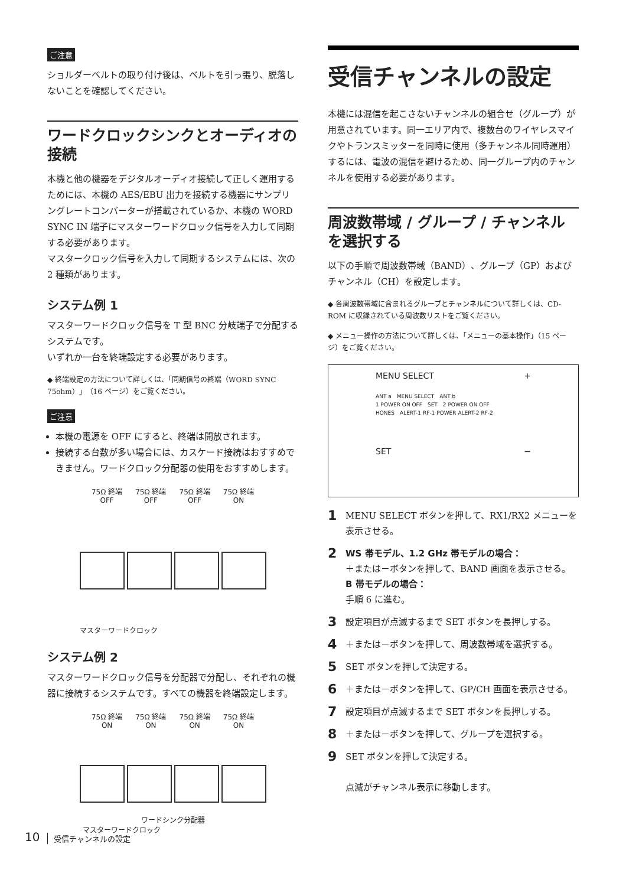ご注意
ショルダーベルトの取り付け後は、ベルトを引っ張り、脱落しないことを確認してください。
ワードクロックシンクとオーディオの接続
本機と他の機器をデジタルオーディオ接続して正しく運用するためには、本機の AES/EBU 出力を接続する機器にサンプリングレートコンバーターが搭載されているか、本機の WORD SYNC IN 端子にマスターワードクロック信号を入力して同期する必要があります。
マスタークロック信号を入力して同期するシステムには、次の 2 種類があります。
システム例 1
マスターワードクロック信号を T 型 BNC 分岐端子で分配するシステムです。
いずれか一台を終端設定する必要があります。
◆ 終端設定の方法について詳しくは、「同期信号の終端（WORD SYNC 75ohm）」（16 ページ）をご覧ください。
ご注意
本機の電源を OFF にすると、終端は開放されます。
接続する台数が多い場合には、カスケード接続はおすすめできません。ワードクロック分配器の使用をおすすめします。
75Ω 終端
OFF 75Ω 終端
OFF 75Ω 終端
OFF 75Ω 終端
ON
マスターワードクロック
システム例 2
マスターワードクロック信号を分配器で分配し、それぞれの機器に接続するシステムです。すべての機器を終端設定します。
75Ω 終端
ON 75Ω 終端
ON 75Ω 終端
ON 75Ω 終端
ON
ワードシンク分配器
マスターワードクロック
受信チャンネルの設定
本機には混信を起こさないチャンネルの組合せ（グループ）が用意されています。同一エリア内で、複数台のワイヤレスマイクやトランスミッターを同時に使用（多チャンネル同時運用）するには、電波の混信を避けるため、同一グループ内のチャンネルを使用する必要があります。
周波数帯域 / グループ / チャンネルを選択する
以下の手順で周波数帯域（BAND）、グループ（GP）およびチャンネル（CH）を設定します。
◆ 各周波数帯域に含まれるグループとチャンネルについて詳しくは、CD-ROM に収録されている周波数リストをご覧ください。
◆ メニュー操作の方法について詳しくは、「メニューの基本操作」（15 ページ）をご覧ください。
MENU SELECT +
ANT a　MENU SELECT　ANT b
1 POWER ON OFF　SET　2 POWER ON OFF
HONES　ALERT-1 RF-1 POWER ALERT-2 RF-2
SET −
1
MENU SELECT ボタンを押して、RX1/RX2 メニューを表示させる。
2
WS 帯モデル、1.2 GHz 帯モデルの場合：
＋または－ボタンを押して、BAND 画面を表示させる。
B 帯モデルの場合：
手順 6 に進む。
3
設定項目が点滅するまで SET ボタンを長押しする。
4
＋または－ボタンを押して、周波数帯域を選択する。
5
SET ボタンを押して決定する。
6
＋または－ボタンを押して、GP/CH 画面を表示させる。
7
設定項目が点滅するまで SET ボタンを長押しする。
8
＋または－ボタンを押して、グループを選択する。
9
SET ボタンを押して決定する。
点滅がチャンネル表示に移動します。
10
受信チャンネルの設定